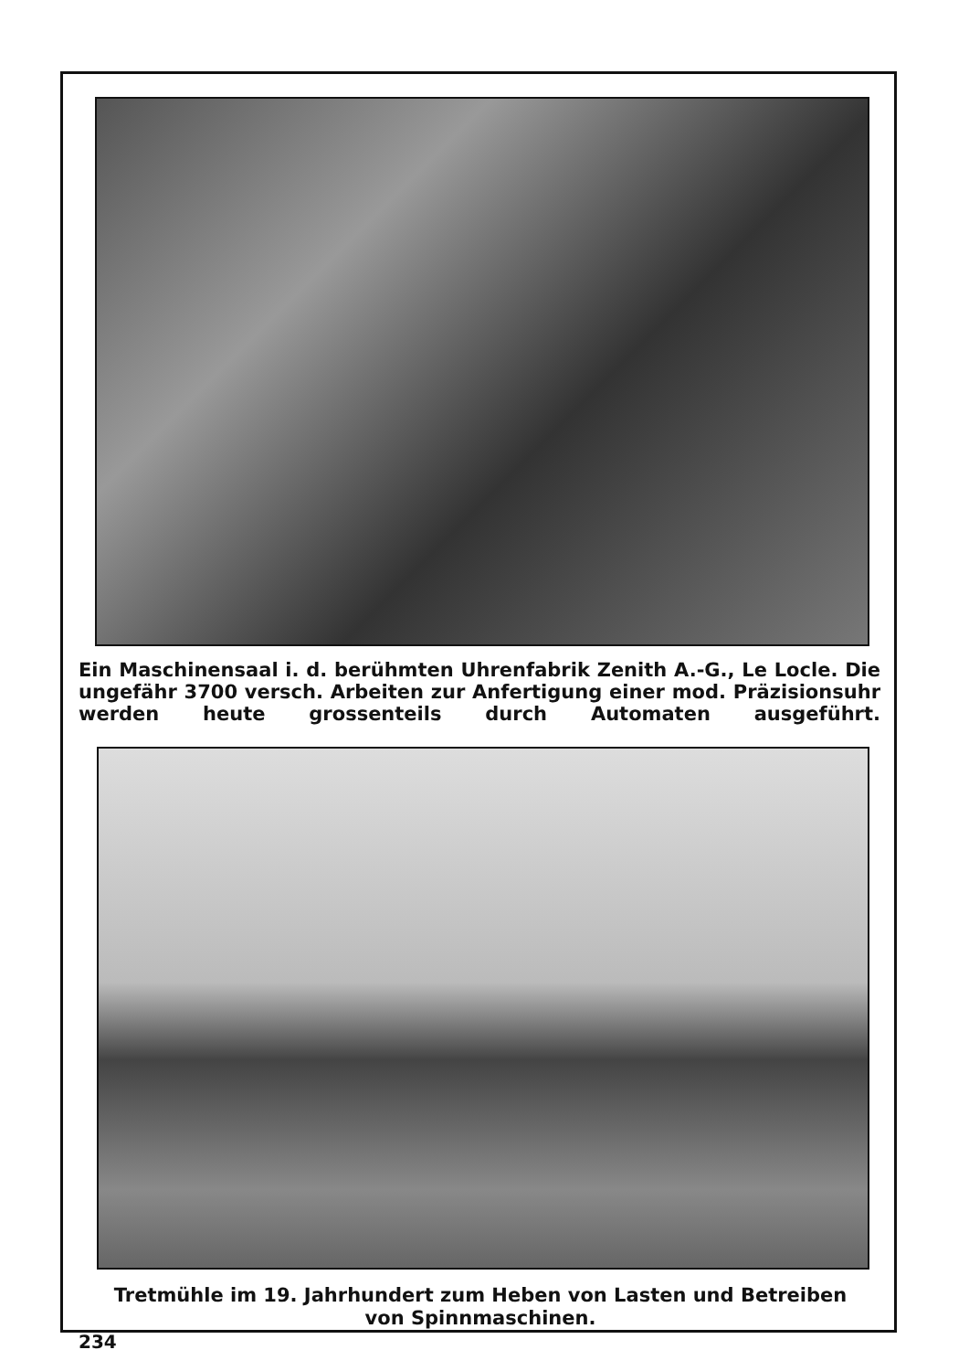Ein Maschinensaal i. d. berühmten Uhrenfabrik Zenith A.-G., Le Locle. Die ungefähr 3700 versch. Arbeiten zur Anfertigung einer mod. Präzisionsuhr werden heute grossenteils durch Automaten ausgeführt.
Tretmühle im 19. Jahrhundert zum Heben von Lasten und Betreiben
von Spinnmaschinen.
234